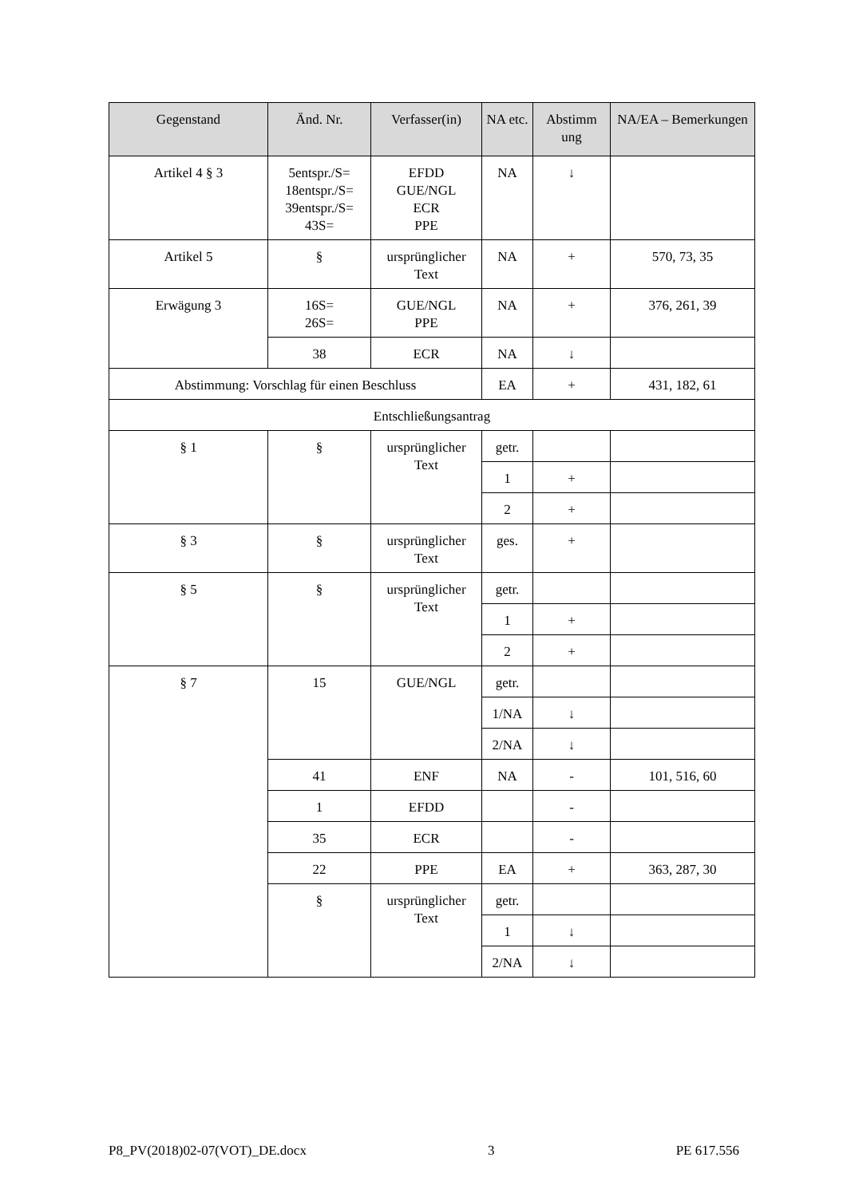| Gegenstand | Änd. Nr. | Verfasser(in) | NA etc. | Abstimm ung | NA/EA – Bemerkungen |
| --- | --- | --- | --- | --- | --- |
| Artikel 4 § 3 | 5entspr./S= 18entspr./S= 39entspr./S= 43S= | EFDD GUE/NGL ECR PPE | NA | ↓ | |
| Artikel 5 | § | ursprünglicher Text | NA | + | 570, 73, 35 |
| Erwägung 3 | 16S= 26S= | GUE/NGL PPE | NA | + | 376, 261, 39 |
| | 38 | ECR | NA | ↓ | |
| Abstimmung: Vorschlag für einen Beschluss | | | EA | + | 431, 182, 61 |
| Entschließungsantrag | | | | | |
| § 1 | § | ursprünglicher Text | getr. | | |
| | | | 1 | + | |
| | | | 2 | + | |
| § 3 | § | ursprünglicher Text | ges. | + | |
| § 5 | § | ursprünglicher Text | getr. | | |
| | | | 1 | + | |
| | | | 2 | + | |
| § 7 | 15 | GUE/NGL | getr. | | |
| | | | 1/NA | ↓ | |
| | | | 2/NA | ↓ | |
| | 41 | ENF | NA | - | 101, 516, 60 |
| | 1 | EFDD | | - | |
| | 35 | ECR | | - | |
| | 22 | PPE | EA | + | 363, 287, 30 |
| | § | ursprünglicher Text | getr. | | |
| | | | 1 | ↓ | |
| | | | 2/NA | ↓ | |
P8_PV(2018)02-07(VOT)_DE.docx 3 PE 617.556